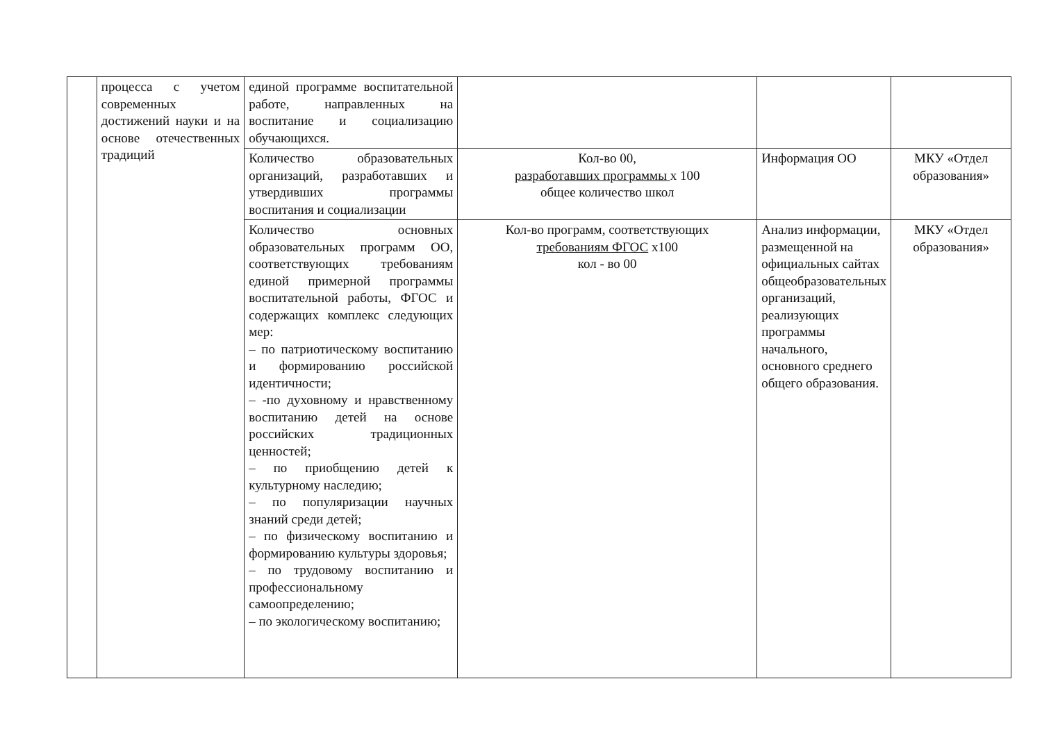| | процесса с учетом современных достижений науки и на основе отечественных традиций | единой программе воспитательной работе, направленных на воспитание и социализацию обучающихся. | | | |
| | | Количество образовательных организаций, разработавших и утвердивших программы воспитания и социализации | Кол-во 00, разработавших программы х 100 общее количество школ | Информация ОО | МКУ «Отдел образования» |
| | | Количество основных образовательных программ ОО, соответствующих требованиям единой примерной программы воспитательной работы, ФГОС и содержащих комплекс следующих мер: – по патриотическому воспитанию и формированию российской идентичности; – -по духовному и нравственному воспитанию детей на основе российских традиционных ценностей; – по приобщению детей к культурному наследию; – по популяризации научных знаний среди детей; – по физическому воспитанию и формированию культуры здоровья; – по трудовому воспитанию и профессиональному самоопределению; – по экологическому воспитанию; | Кол-во программ, соответствующих требованиям ФГОС х100 кол - во 00 | Анализ информации, размещенной на официальных сайтах общеобразовательных организаций, реализующих программы начального, основного среднего общего образования. | МКУ «Отдел образования» |